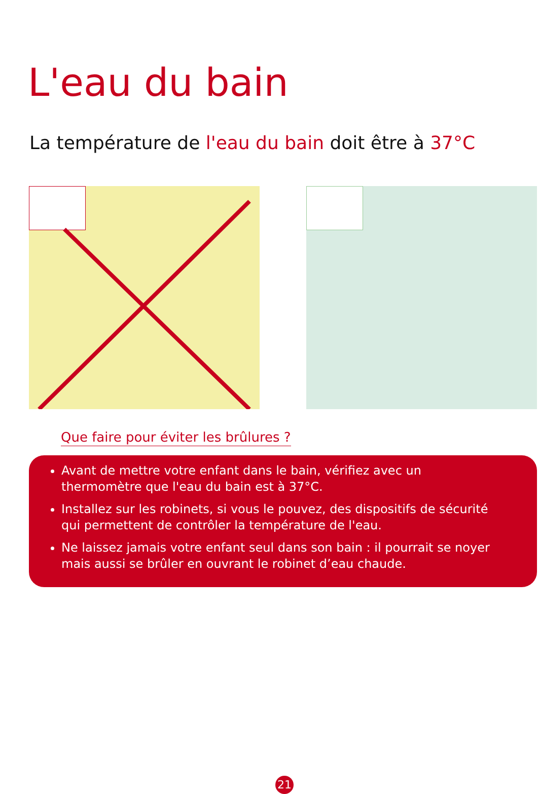L'eau du bain
La température de l'eau du bain doit être à 37°C
Que faire pour éviter les brûlures ?
Avant de mettre votre enfant dans le bain, vérifiez avec un thermomètre que l'eau du bain est à 37°C.
Installez sur les robinets, si vous le pouvez, des dispositifs de sécurité qui permettent de contrôler la température de l'eau.
Ne laissez jamais votre enfant seul dans son bain : il pourrait se noyer mais aussi se brûler en ouvrant le robinet d’eau chaude.
21